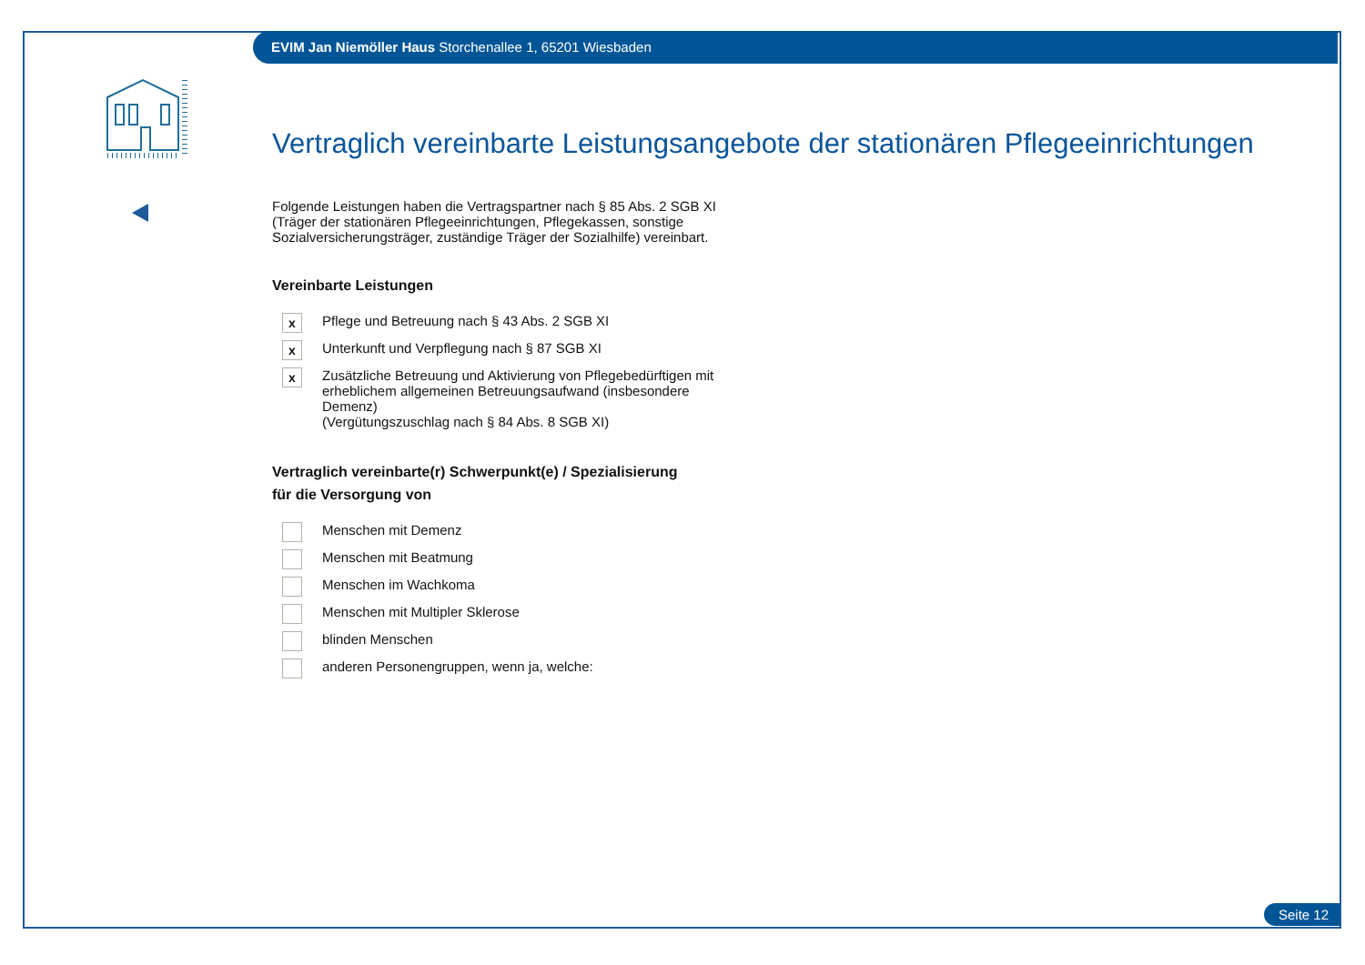EVIM Jan Niemöller Haus Storchenallee 1, 65201 Wiesbaden
Vertraglich vereinbarte Leistungsangebote der stationären Pflegeeinrichtungen
Folgende Leistungen haben die Vertragspartner nach § 85 Abs. 2 SGB XI (Träger der stationären Pflegeeinrichtungen, Pflegekassen, sonstige Sozialversicherungsträger, zuständige Träger der Sozialhilfe) vereinbart.
Vereinbarte Leistungen
x
Pflege und Betreuung nach § 43 Abs. 2 SGB XI
x
Unterkunft und Verpflegung nach § 87 SGB XI
x
Zusätzliche Betreuung und Aktivierung von Pflegebedürftigen mit erheblichem allgemeinen Betreuungsaufwand (insbesondere Demenz)
(Vergütungszuschlag nach § 84 Abs. 8 SGB XI)
Vertraglich vereinbarte(r) Schwerpunkt(e) / Spezialisierung
für die Versorgung von
Menschen mit Demenz
Menschen mit Beatmung
Menschen im Wachkoma
Menschen mit Multipler Sklerose
blinden Menschen
anderen Personengruppen, wenn ja, welche:
Seite 12